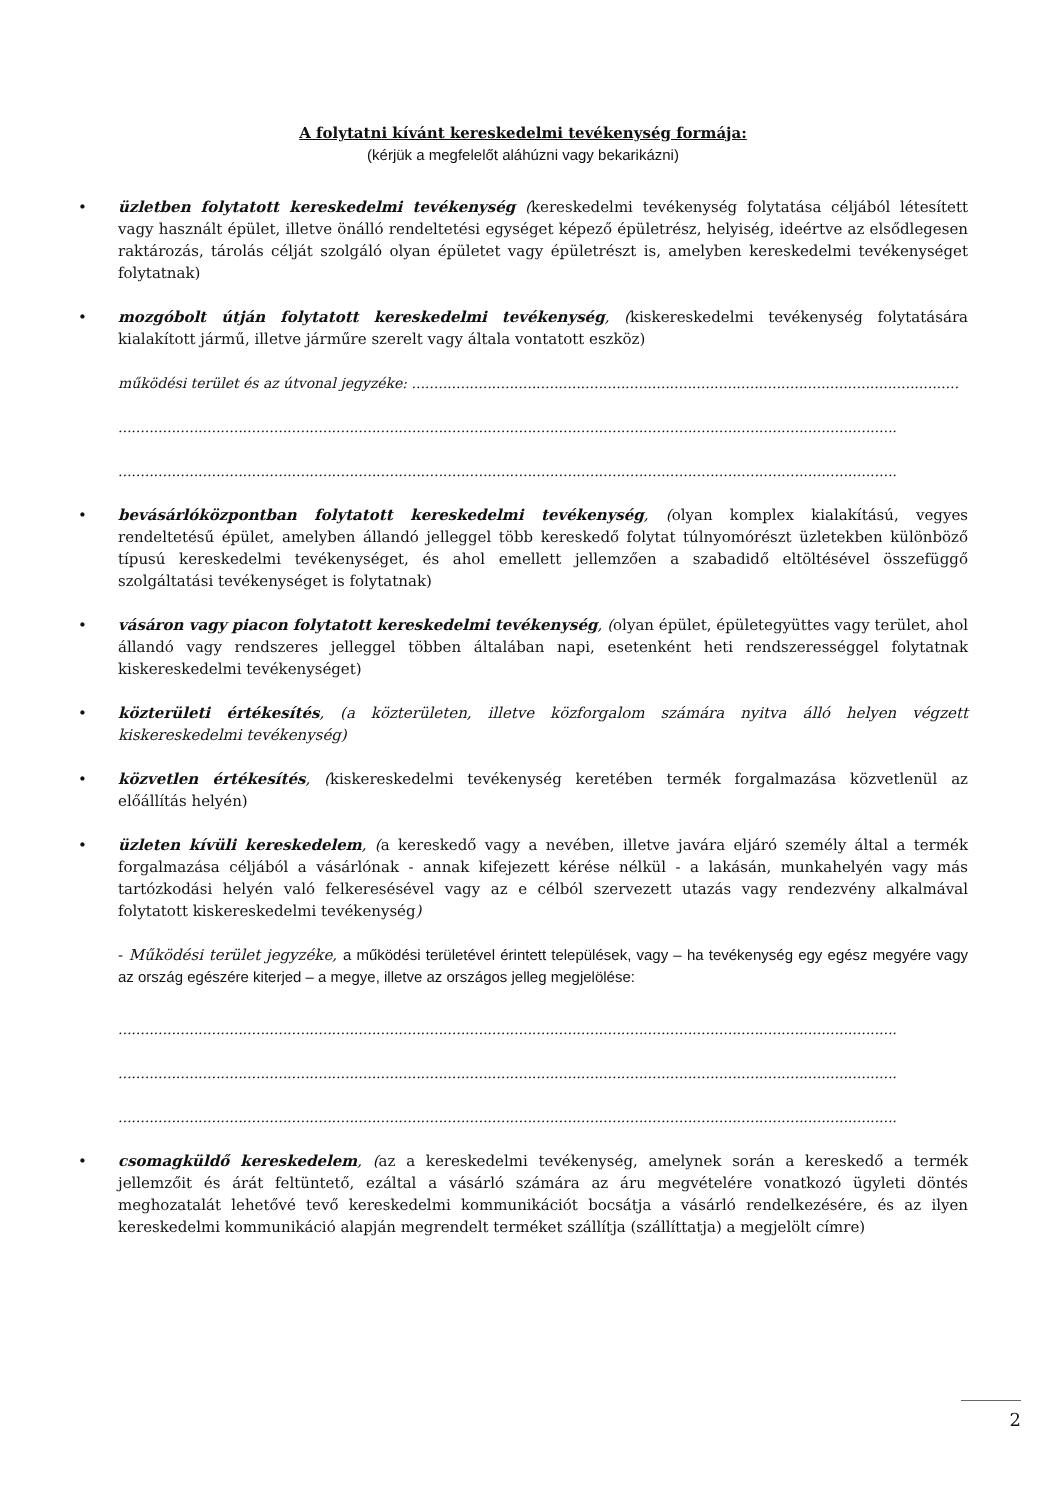A folytatni kívánt kereskedelmi tevékenység formája:
(kérjük a megfelelőt aláhúzni vagy bekarikázni)
• üzletben folytatott kereskedelmi tevékenység (kereskedelmi tevékenység folytatása céljából létesített vagy használt épület, illetve önálló rendeltetési egységet képező épületrész, helyiség, ideértve az elsődlegesen raktározás, tárolás célját szolgáló olyan épületet vagy épületrészt is, amelyben kereskedelmi tevékenységet folytatnak)
• mozgóbolt útján folytatott kereskedelmi tevékenység, (kiskereskedelmi tevékenység folytatására kialakított jármű, illetve járműre szerelt vagy általa vontatott eszköz)
működési terület és az útvonal jegyzéke: ...........................................................................................................................
...............................................................................................................................................................................
...............................................................................................................................................................................
• bevásárlóközpontban folytatott kereskedelmi tevékenység, (olyan komplex kialakítású, vegyes rendeltetésű épület, amelyben állandó jelleggel több kereskedő folytat túlnyomórészt üzletekben különböző típusú kereskedelmi tevékenységet, és ahol emellett jellemzően a szabadidő eltöltésével összefüggő szolgáltatási tevékenységet is folytatnak)
• vásáron vagy piacon folytatott kereskedelmi tevékenység, (olyan épület, épületegyüttes vagy terület, ahol állandó vagy rendszeres jelleggel többen általában napi, esetenként heti rendszerességgel folytatnak kiskereskedelmi tevékenységet)
• közterületi értékesítés, (a közterületen, illetve közforgalom számára nyitva álló helyen végzett kiskereskedelmi tevékenység)
• közvetlen értékesítés, (kiskereskedelmi tevékenység keretében termék forgalmazása közvetlenül az előállítás helyén)
• üzleten kívüli kereskedelem, (a kereskedő vagy a nevében, illetve javára eljáró személy által a termék forgalmazása céljából a vásárlónak - annak kifejezett kérése nélkül - a lakásán, munkahelyén vagy más tartózkodási helyén való felkeresésével vagy az e célból szervezett utazás vagy rendezvény alkalmával folytatott kiskereskedelmi tevékenység)
- Működési terület jegyzéke, a működési területével érintett települések, vagy – ha tevékenység egy egész megyére vagy az ország egészére kiterjed – a megye, illetve az országos jelleg megjelölése:
...............................................................................................................................................................................
...............................................................................................................................................................................
...............................................................................................................................................................................
• csomagküldő kereskedelem, (az a kereskedelmi tevékenység, amelynek során a kereskedő a termék jellemzőit és árát feltüntető, ezáltal a vásárló számára az áru megvételére vonatkozó ügyleti döntés meghozatalát lehetővé tevő kereskedelmi kommunikációt bocsátja a vásárló rendelkezésére, és az ilyen kereskedelmi kommunikáció alapján megrendelt terméket szállítja (szállíttatja) a megjelölt címre)
2